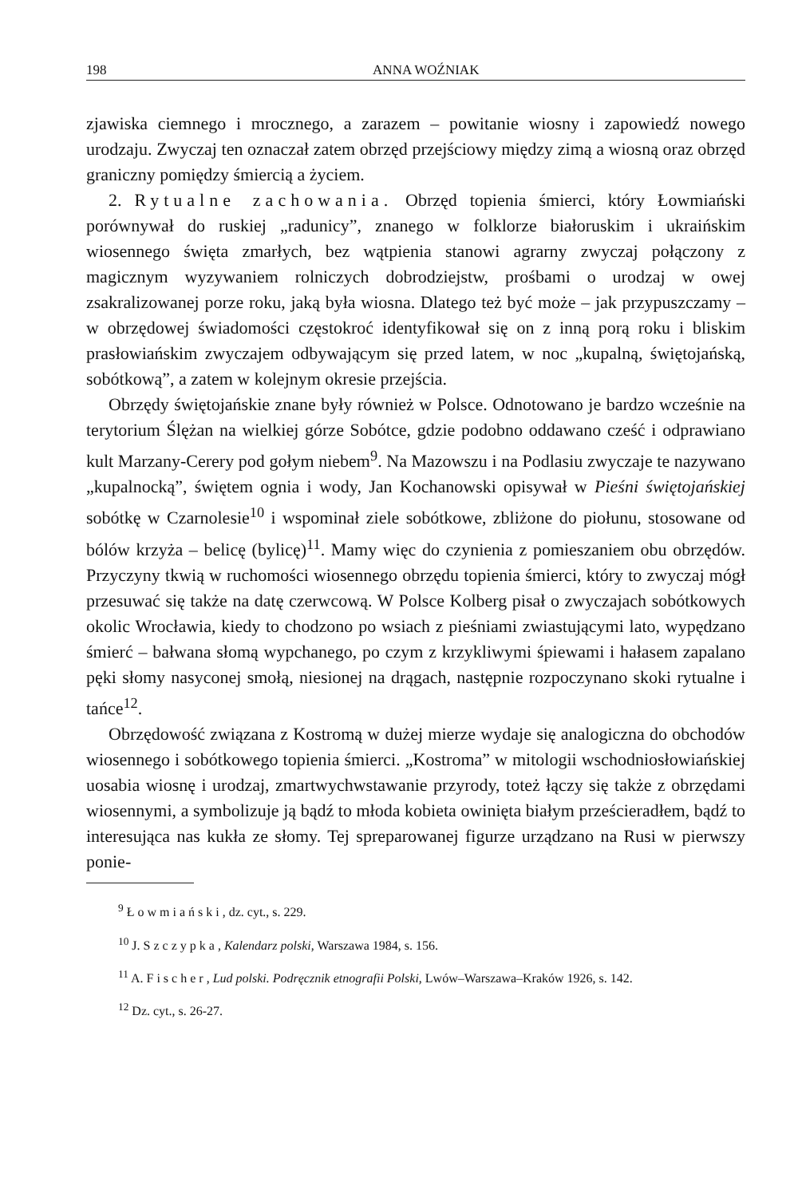198 ANNA WOŹNIAK
zjawiska ciemnego i mrocznego, a zarazem – powitanie wiosny i zapowiedź nowego urodzaju. Zwyczaj ten oznaczał zatem obrzęd przejściowy między zimą a wiosną oraz obrzęd graniczny pomiędzy śmiercią a życiem.
2. Rytualne zachowania. Obrzęd topienia śmierci, który Łowmiański porównywał do ruskiej „radunicy”, znanego w folklorze białoruskim i ukraińskim wiosennego święta zmarłych, bez wątpienia stanowi agrarny zwyczaj połączony z magicznym wyzywaniem rolniczych dobrodziejstw, prośbami o urodzaj w owej zsakralizowanej porze roku, jaką była wiosna. Dlatego też być może – jak przypuszczamy – w obrzędowej świadomości częstokroć identyfikował się on z inną porą roku i bliskim prasłowiańskim zwyczajem odbywającym się przed latem, w noc „kupalną, świętojańską, sobótkową”, a zatem w kolejnym okresie przejścia.
Obrzędy świętojańskie znane były również w Polsce. Odnotowano je bardzo wcześnie na terytorium Ślężan na wielkiej górze Sobótce, gdzie podobno oddawano cześć i odprawiano kult Marzany-Cerery pod gołym niebem<sup>9</sup>. Na Mazowszu i na Podlasiu zwyczaje te nazywano „kupalnocką”, świętem ognia i wody, Jan Kochanowski opisywał w Pieśni świętojańskiej sobótkę w Czarnolesie<sup>10</sup> i wspominał ziele sobótkowe, zbliżone do piołunu, stosowane od bólów krzyża – belicę (bylicę)<sup>11</sup>. Mamy więc do czynienia z pomieszaniem obu obrzędów. Przyczyny tkwią w ruchomości wiosennego obrzędu topienia śmierci, który to zwyczaj mógł przesuwać się także na datę czerwcową. W Polsce Kolberg pisał o zwyczajach sobótkowych okolic Wrocławia, kiedy to chodzono po wsiach z pieśniami zwiastującymi lato, wypędzano śmierć – bałwana słomą wypchanego, po czym z krzykliwymi śpiewami i hałasem zapalano pęki słomy nasyconej smołą, niesionej na drągach, następnie rozpoczynano skoki rytualne i tańce<sup>12</sup>.
Obrzędowość związana z Kostromą w dużej mierze wydaje się analogiczna do obchodów wiosennego i sobótkowego topienia śmierci. „Kostroma” w mitologii wschodniosłowiańskiej uosabia wiosnę i urodzaj, zmartwychwstawanie przyrody, toteż łączy się także z obrzędami wiosennymi, a symbolizuje ją bądź to młoda kobieta owinięta białym prześcieradłem, bądź to interesująca nas kukła ze słomy. Tej spreparowanej figurze urządzano na Rusi w pierwszy ponie-
<sup>9</sup> Łowmiański, dz. cyt., s. 229.
<sup>10</sup> J. Szczypka, Kalendarz polski, Warszawa 1984, s. 156.
<sup>11</sup> A. Fischer, Lud polski. Podręcznik etnografii Polski, Lwów–Warszawa–Kraków 1926, s. 142.
<sup>12</sup> Dz. cyt., s. 26-27.